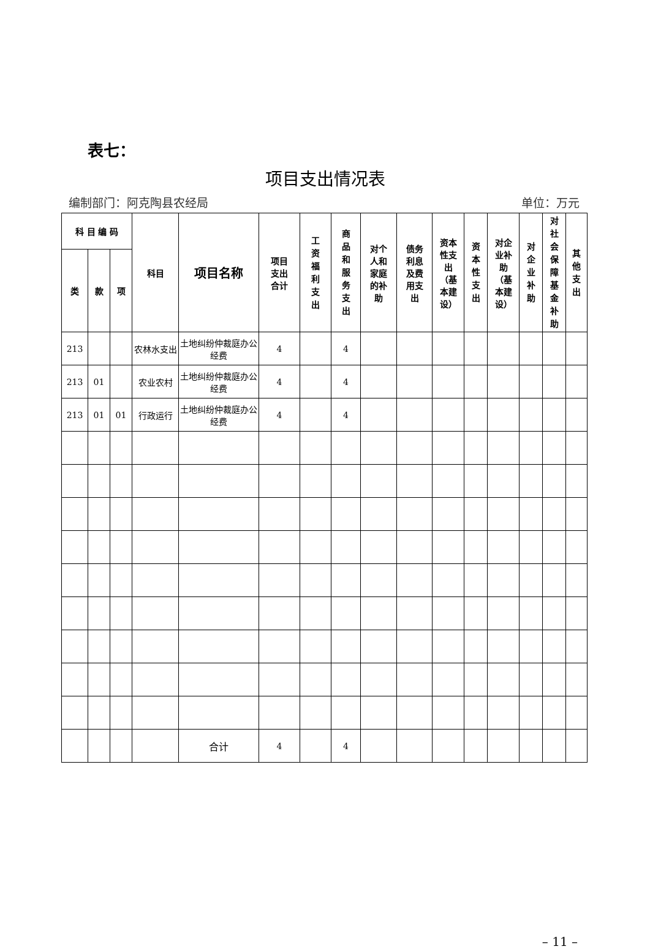表七：
项目支出情况表
编制部门：阿克陶县农经局 单位：万元
| 科 目 编 码 | | | 科目 | 项目名称 | 项目 支出 合计 | 工资福利支出 | 商品和服务支出 | 对个 人和 家庭 的补 助 | 债务 利息 及费 用支 出 | 资本 性支 出 （基 本建 设） | 资本性支出 | 对企 业补 助 （基 本建 设） | 对企业补助 | 对社会保障基金补助 | 其他支出 |
| --- | --- | --- | --- | --- | --- | --- | --- | --- | --- | --- | --- | --- | --- | --- | --- |
| 类 | 款 | 项 | | | | | | | | | | | | | |
| 213 | | | 农林水支出 | 土地纠纷仲裁庭办公经费 | 4 | | 4 | | | | | | | | |
| 213 | 01 | | 农业农村 | 土地纠纷仲裁庭办公经费 | 4 | | 4 | | | | | | | | |
| 213 | 01 | 01 | 行政运行 | 土地纠纷仲裁庭办公经费 | 4 | | 4 | | | | | | | | |
| | | | | 合计 | 4 | | 4 | | | | | | | | |
– 11 –